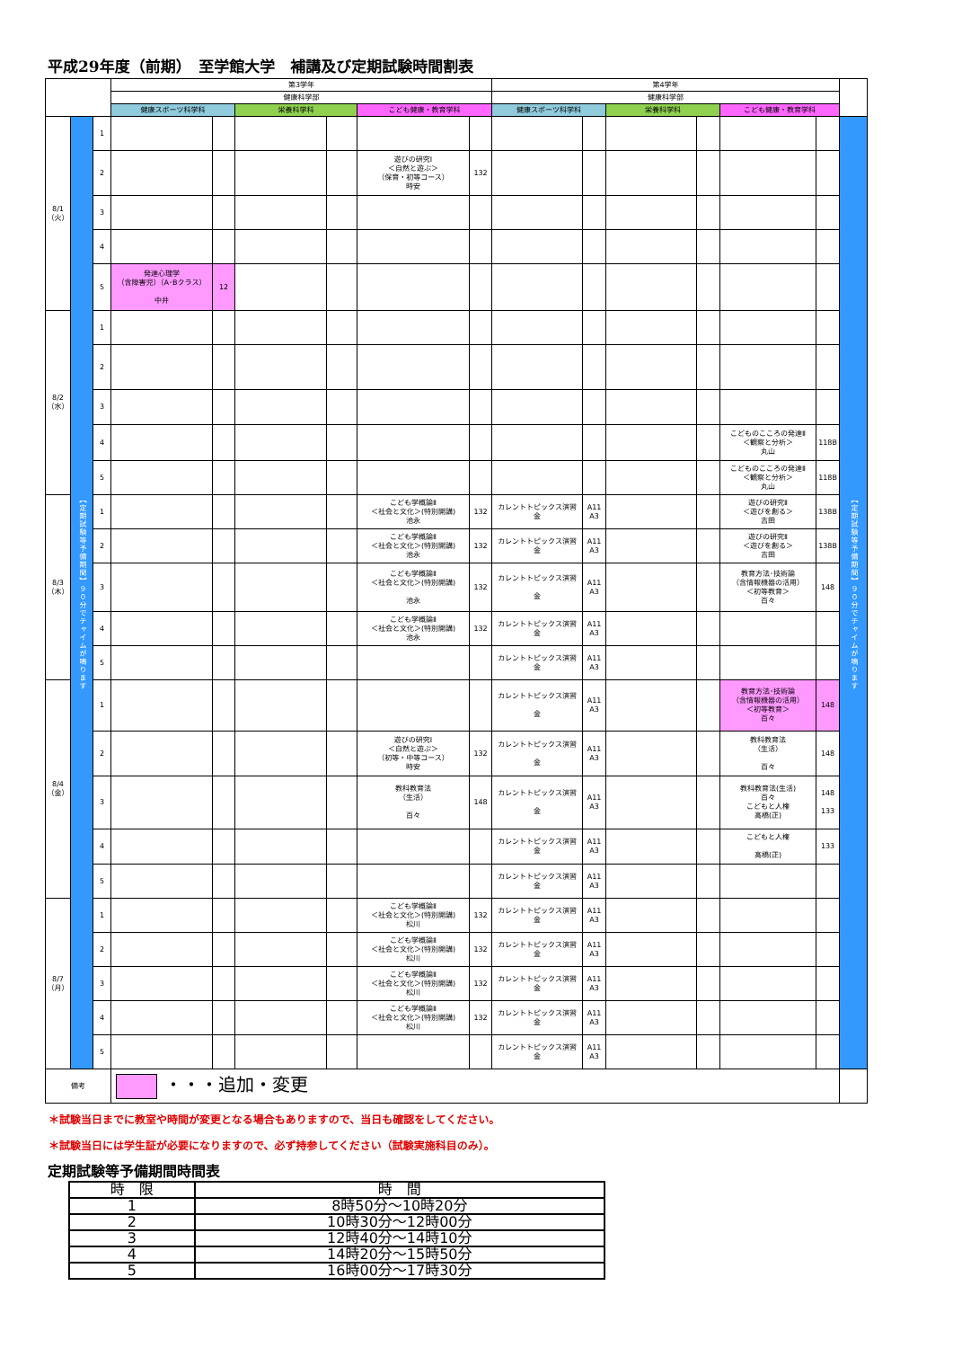平成29年度（前期）　至学館大学　補講及び定期試験時間割表
| | | | 第3学年 | | | | | | 第4学年 | | | | | | |
| | | | 健康科学部 | | | | | | 健康科学部 | | | | | | |
| | | | 健康スポーツ科学科 | | 栄養科学科 | | こども健康・教育学科 | | 健康スポーツ科学科 | | 栄養科学科 | | こども健康・教育学科 | | |
| 8/1 （火） | 【定期試験等予備期間】９０分でチャイムが鳴ります | 1 | | | | | | | | | | | | | 【定期試験等予備期間】９０分でチャイムが鳴ります |
| | | 2 | | | | | 遊びの研究Ⅰ ＜自然と遊ぶ＞ （保育・初等コース） 時安 | 132 | | | | | | | |
| | | 3 | | | | | | | | | | | | | |
| | | 4 | | | | | | | | | | | | | |
| | | 5 | 発達心理学 （含障害児）（A･Bクラス） 中井 | 12 | | | | | | | | | | | |
| 8/2 （水） | | 1 | | | | | | | | | | | | | |
| | | 2 | | | | | | | | | | | | | |
| | | 3 | | | | | | | | | | | | | |
| | | 4 | | | | | | | | | | | こどものこころの発達Ⅱ ＜観察と分析＞ 丸山 | 118B | |
| | | 5 | | | | | | | | | | | こどものこころの発達Ⅱ ＜観察と分析＞ 丸山 | 118B | |
| 8/3 （木） | | 1 | | | | | こども学概論Ⅱ ＜社会と文化＞(特別開講) 池永 | 132 | カレントトピックス演習 金 | A11 A3 | | | 遊びの研究Ⅱ ＜遊びを創る＞ 吉田 | 138B | |
| | | 2 | | | | | こども学概論Ⅱ ＜社会と文化＞(特別開講) 池永 | 132 | カレントトピックス演習 金 | A11 A3 | | | 遊びの研究Ⅱ ＜遊びを創る＞ 吉田 | 138B | |
| | | 3 | | | | | こども学概論Ⅱ ＜社会と文化＞(特別開講) 池永 | 132 | カレントトピックス演習 金 | A11 A3 | | | 教育方法･技術論 （含情報機器の活用） ＜初等教育＞ 百々 | 148 | |
| | | 4 | | | | | こども学概論Ⅱ ＜社会と文化＞(特別開講) 池永 | 132 | カレントトピックス演習 金 | A11 A3 | | | | | |
| | | 5 | | | | | | | カレントトピックス演習 金 | A11 A3 | | | | | |
| 8/4 （金） | | 1 | | | | | | | カレントトピックス演習 金 | A11 A3 | | | 教育方法･技術論 （含情報機器の活用） ＜初等教育＞ 百々 | 148 | |
| | | 2 | | | | | 遊びの研究Ⅰ ＜自然と遊ぶ＞ （初等・中等コース） 時安 | 132 | カレントトピックス演習 金 | A11 A3 | | | 教科教育法 （生活） 百々 | 148 | |
| | | 3 | | | | | 教科教育法 （生活） 百々 | 148 | カレントトピックス演習 金 | A11 A3 | | | 教科教育法(生活) 百々 こどもと人権 高橋(正) | 148 133 | |
| | | 4 | | | | | | | カレントトピックス演習 金 | A11 A3 | | | こどもと人権 高橋(正) | 133 | |
| | | 5 | | | | | | | カレントトピックス演習 金 | A11 A3 | | | | | |
| 8/7 （月） | | 1 | | | | | こども学概論Ⅱ ＜社会と文化＞(特別開講) 松川 | 132 | カレントトピックス演習 金 | A11 A3 | | | | | |
| | | 2 | | | | | こども学概論Ⅱ ＜社会と文化＞(特別開講) 松川 | 132 | カレントトピックス演習 金 | A11 A3 | | | | | |
| | | 3 | | | | | こども学概論Ⅱ ＜社会と文化＞(特別開講) 松川 | 132 | カレントトピックス演習 金 | A11 A3 | | | | | |
| | | 4 | | | | | こども学概論Ⅱ ＜社会と文化＞(特別開講) 松川 | 132 | カレントトピックス演習 金 | A11 A3 | | | | | |
| | | 5 | | | | | | | カレントトピックス演習 金 | A11 A3 | | | | | |
| 備考 | | | ・・・追加・変更 | | | | | | | | | | | | |
＊試験当日までに教室や時間が変更となる場合もありますので、当日も確認をしてください。
＊試験当日には学生証が必要になりますので、必ず持参してください（試験実施科目のみ）。
定期試験等予備期間時間表
| 時 限 | 時 間 |
| --- | --- |
| 1 | 8時50分～10時20分 |
| 2 | 10時30分～12時00分 |
| 3 | 12時40分～14時10分 |
| 4 | 14時20分～15時50分 |
| 5 | 16時00分～17時30分 |